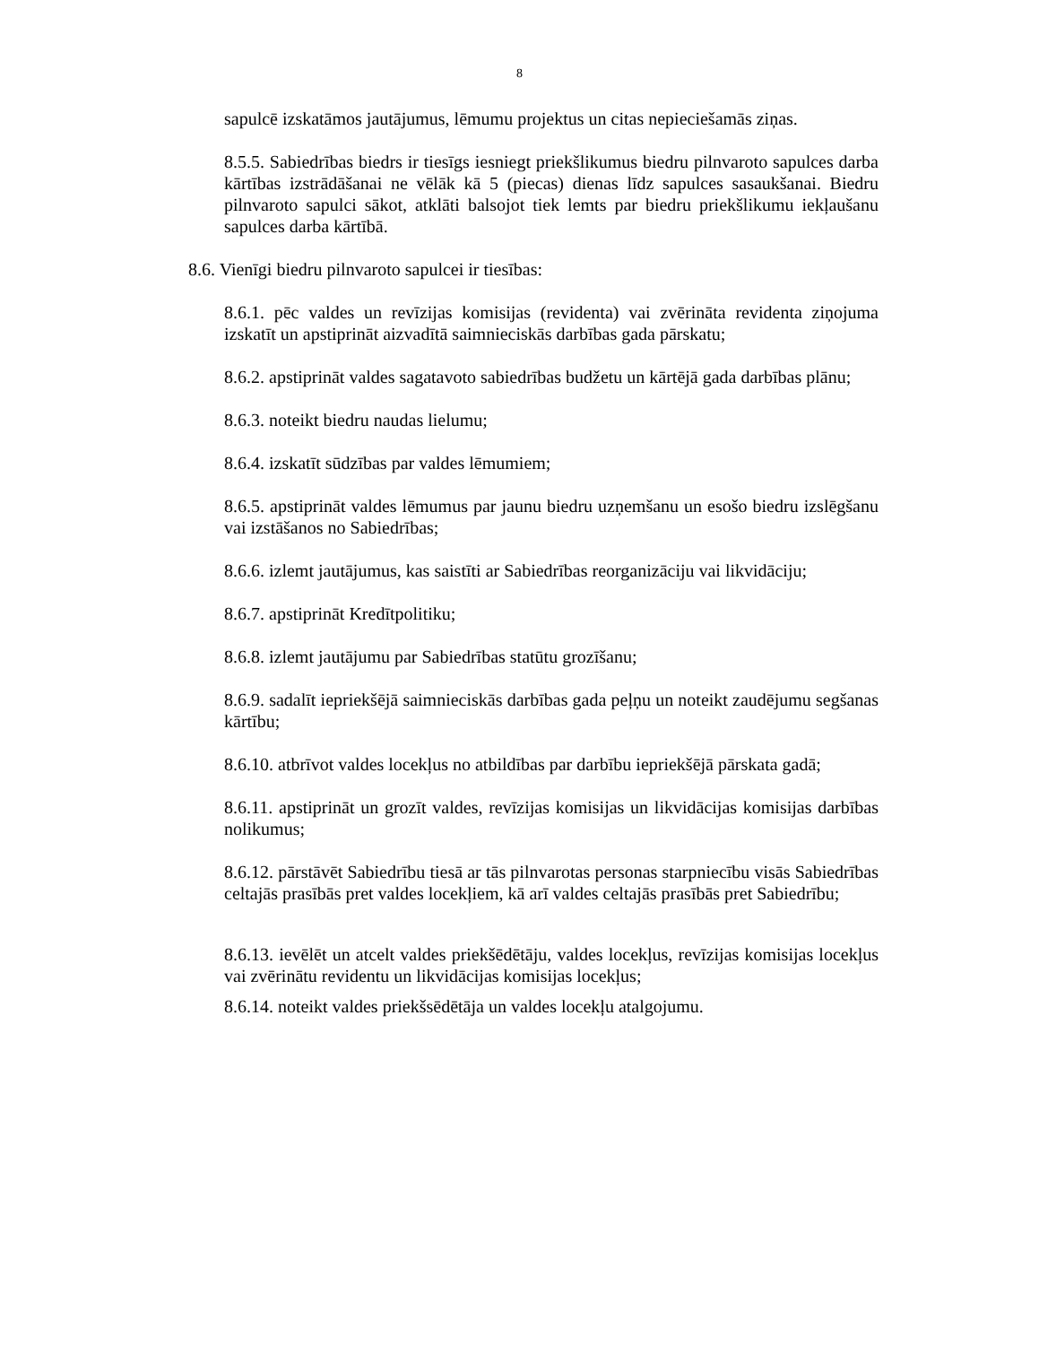8
sapulcē izskatāmos jautājumus, lēmumu projektus un citas nepieciešamās ziņas.
8.5.5. Sabiedrības biedrs ir tiesīgs iesniegt priekšlikumus biedru pilnvaroto sapulces darba kārtības izstrādāšanai ne vēlāk kā 5 (piecas) dienas līdz sapulces sasaukšanai. Biedru pilnvaroto sapulci sākot, atklāti balsojot tiek lemts par biedru priekšlikumu iekļaušanu sapulces darba kārtībā.
8.6. Vienīgi biedru pilnvaroto sapulcei ir tiesības:
8.6.1. pēc valdes un revīzijas komisijas (revidenta) vai zvērināta revidenta ziņojuma izskatīt un apstiprināt aizvadītā saimnieciskās darbības gada pārskatu;
8.6.2. apstiprināt valdes sagatavoto sabiedrības budžetu un kārtējā gada darbības plānu;
8.6.3. noteikt biedru naudas lielumu;
8.6.4. izskatīt sūdzības par valdes lēmumiem;
8.6.5. apstiprināt valdes lēmumus par jaunu biedru uzņemšanu un esošo biedru izslēgšanu vai izstāšanos no Sabiedrības;
8.6.6. izlemt jautājumus, kas saistīti ar Sabiedrības reorganizāciju vai likvidāciju;
8.6.7. apstiprināt Kredītpolitiku;
8.6.8. izlemt jautājumu par Sabiedrības statūtu grozīšanu;
8.6.9. sadalīt iepriekšējā saimnieciskās darbības gada peļņu un noteikt zaudējumu segšanas kārtību;
8.6.10. atbrīvot valdes locekļus no atbildības par darbību iepriekšējā pārskata gadā;
8.6.11. apstiprināt un grozīt valdes, revīzijas komisijas un likvidācijas komisijas darbības nolikumus;
8.6.12. pārstāvēt Sabiedrību tiesā ar tās pilnvarotas personas starpniecību visās Sabiedrības celtajās prasībās pret valdes locekļiem, kā arī valdes celtajās prasībās pret Sabiedrību;
8.6.13. ievēlēt un atcelt valdes priekšēdētāju, valdes locekļus, revīzijas komisijas locekļus vai zvērinātu revidentu un likvidācijas komisijas locekļus;
8.6.14. noteikt valdes priekšsēdētāja un valdes locekļu atalgojumu.